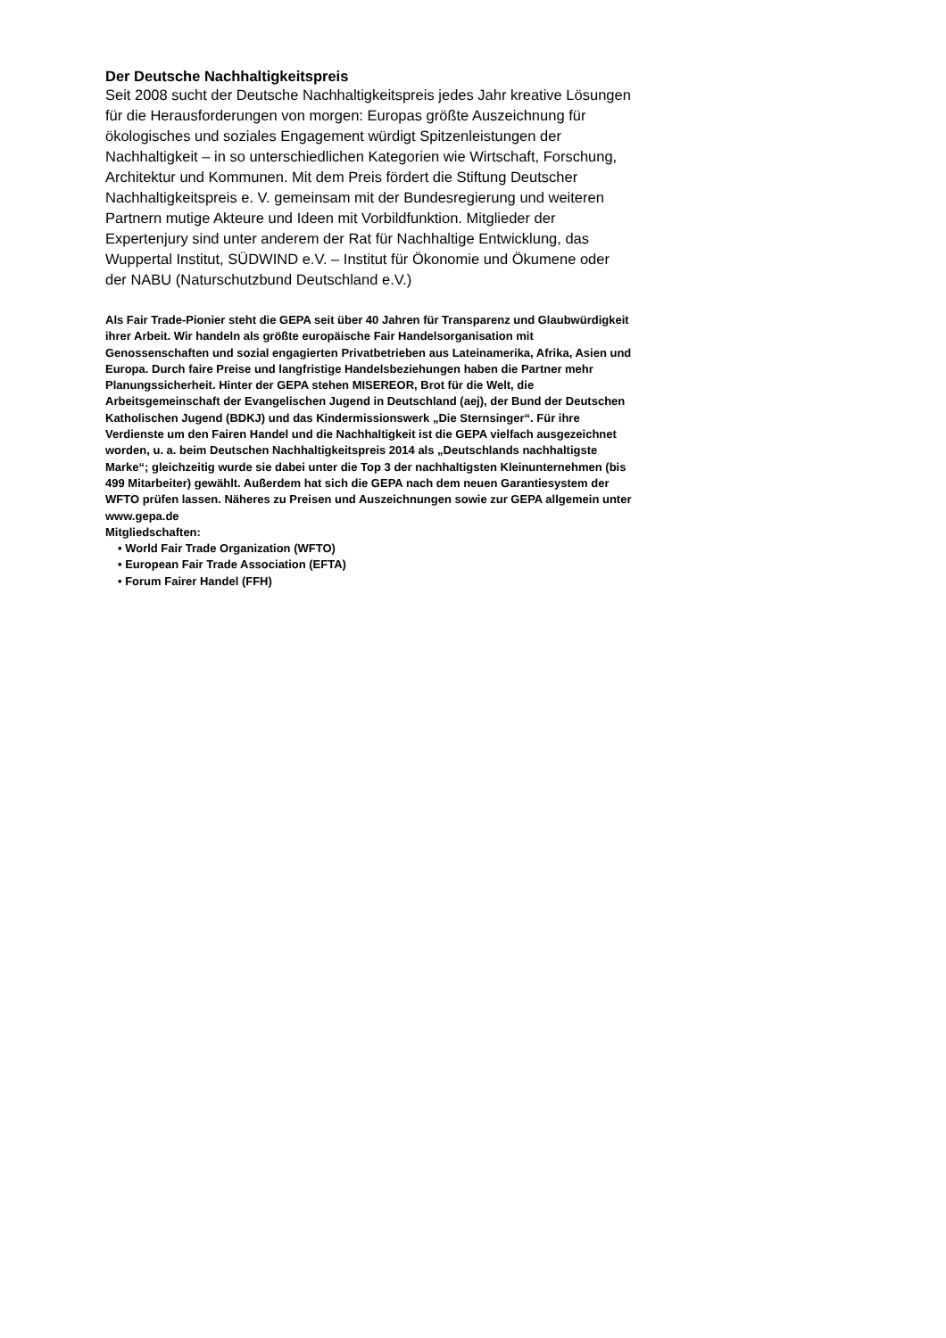Der Deutsche Nachhaltigkeitspreis
Seit 2008 sucht der Deutsche Nachhaltigkeitspreis jedes Jahr kreative Lösungen für die Herausforderungen von morgen: Europas größte Auszeichnung für ökologisches und soziales Engagement würdigt Spitzenleistungen der Nachhaltigkeit – in so unterschiedlichen Kategorien wie Wirtschaft, Forschung, Architektur und Kommunen. Mit dem Preis fördert die Stiftung Deutscher Nachhaltigkeitspreis e. V. gemeinsam mit der Bundesregierung und weiteren Partnern mutige Akteure und Ideen mit Vorbildfunktion. Mitglieder der Expertenjury sind unter anderem der Rat für Nachhaltige Entwicklung, das Wuppertal Institut, SÜDWIND e.V. – Institut für Ökonomie und Ökumene oder der NABU (Naturschutzbund Deutschland e.V.)
Als Fair Trade-Pionier steht die GEPA seit über 40 Jahren für Transparenz und Glaubwürdigkeit ihrer Arbeit. Wir handeln als größte europäische Fair Handelsorganisation mit Genossenschaften und sozial engagierten Privatbetrieben aus Lateinamerika, Afrika, Asien und Europa. Durch faire Preise und langfristige Handelsbeziehungen haben die Partner mehr Planungssicherheit. Hinter der GEPA stehen MISEREOR, Brot für die Welt, die Arbeitsgemeinschaft der Evangelischen Jugend in Deutschland (aej), der Bund der Deutschen Katholischen Jugend (BDKJ) und das Kindermissionswerk „Die Sternsinger“. Für ihre Verdienste um den Fairen Handel und die Nachhaltigkeit ist die GEPA vielfach ausgezeichnet worden, u. a. beim Deutschen Nachhaltigkeitspreis 2014 als „Deutschlands nachhaltigste Marke“; gleichzeitig wurde sie dabei unter die Top 3 der nachhaltigsten Kleinunternehmen (bis 499 Mitarbeiter) gewählt. Außerdem hat sich die GEPA nach dem neuen Garantiesystem der WFTO prüfen lassen. Näheres zu Preisen und Auszeichnungen sowie zur GEPA allgemein unter www.gepa.de
Mitgliedschaften:
• World Fair Trade Organization (WFTO)
• European Fair Trade Association (EFTA)
• Forum Fairer Handel (FFH)